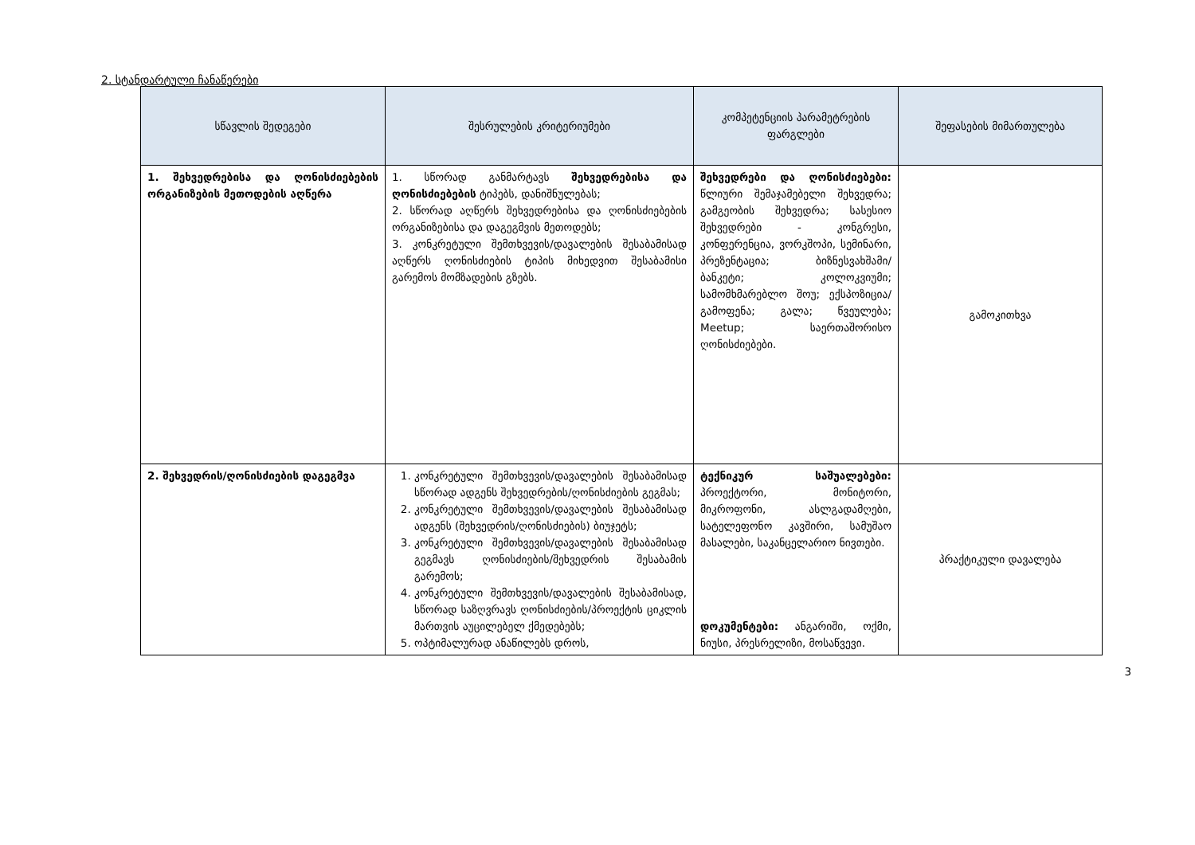2. სტანდარტული ჩანაწერები
| სწავლის შედეგები | შესრულების კრიტერიუმები | კომპეტენციის პარამეტრების ფარგლები | შეფასების მიმართულება |
| --- | --- | --- | --- |
| 1. შეხვედრებისა და ღონისძიებების ორგანიზების მეთოდების აღწერა | 1. სწორად განმარტავს შეხვედრებისა და ღონისძიებების ტიპებს, დანიშნულებას; 2. სწორად აღწერს შეხვედრებისა და ღონისძიებების ორგანიზებისა და დაგეგმვის მეთოდებს; 3. კონკრეტული შემთხვევის/დავალების შესაბამისად აღწერს ღონისძიების ტიპის მიხედვით შესაბამისი გარემოს მომზადების გზებს. | შეხვედრები და ღონისძიებები: წლიური შემაჯამებელი შეხვედრა; გამგეობის შეხვედრა; სასესიო შეხვედრები - კონგრესი, კონფერენცია, ვორკშოპი, სემინარი, პრეზენტაცია; ბიზნესვახშამი/ბანკეტი; კოლოკვიუმი; სამომხმარებლო შოუ; ექსპოზიცია/გამოფენა; გალა; წვეულება; Meetup; საერთაშორისო ღონისძიებები. | გამოკითხვა |
| 2. შეხვედრის/ღონისძიების დაგეგმვა | 1. კონკრეტული შემთხვევის/დავალების შესაბამისად სწორად ადგენს შეხვედრების/ღონისძიების გეგმას; 2. კონკრეტული შემთხვევის/დავალების შესაბამისად ადგენს (შეხვედრის/ღონისძიების) ბიუჯეტს; 3. კონკრეტული შემთხვევის/დავალების შესაბამისად გეგმავს ღონისძიების/შეხვედრის შესაბამის გარემოს; 4. კონკრეტული შემთხვევის/დავალების შესაბამისად, სწორად საზღვრავს ღონისძიების/პროექტის ციკლის მართვის აუცილებელ ქმედებებს; 5. ოპტიმალურად ანაწილებს დროს, | ტექნიკურ საშუალებები: პროექტორი, მონიტორი, მიკროფონი, ასლგადამღები, სატელეფონო კავშირი, სამუშაო მასალები, საკანცელარიო ნივთები. დოკუმენტები: ანგარიში, ოქმი, ნიუსი, პრესრელიზი, მოსაწვევი. | პრაქტიკული დავალება |
3